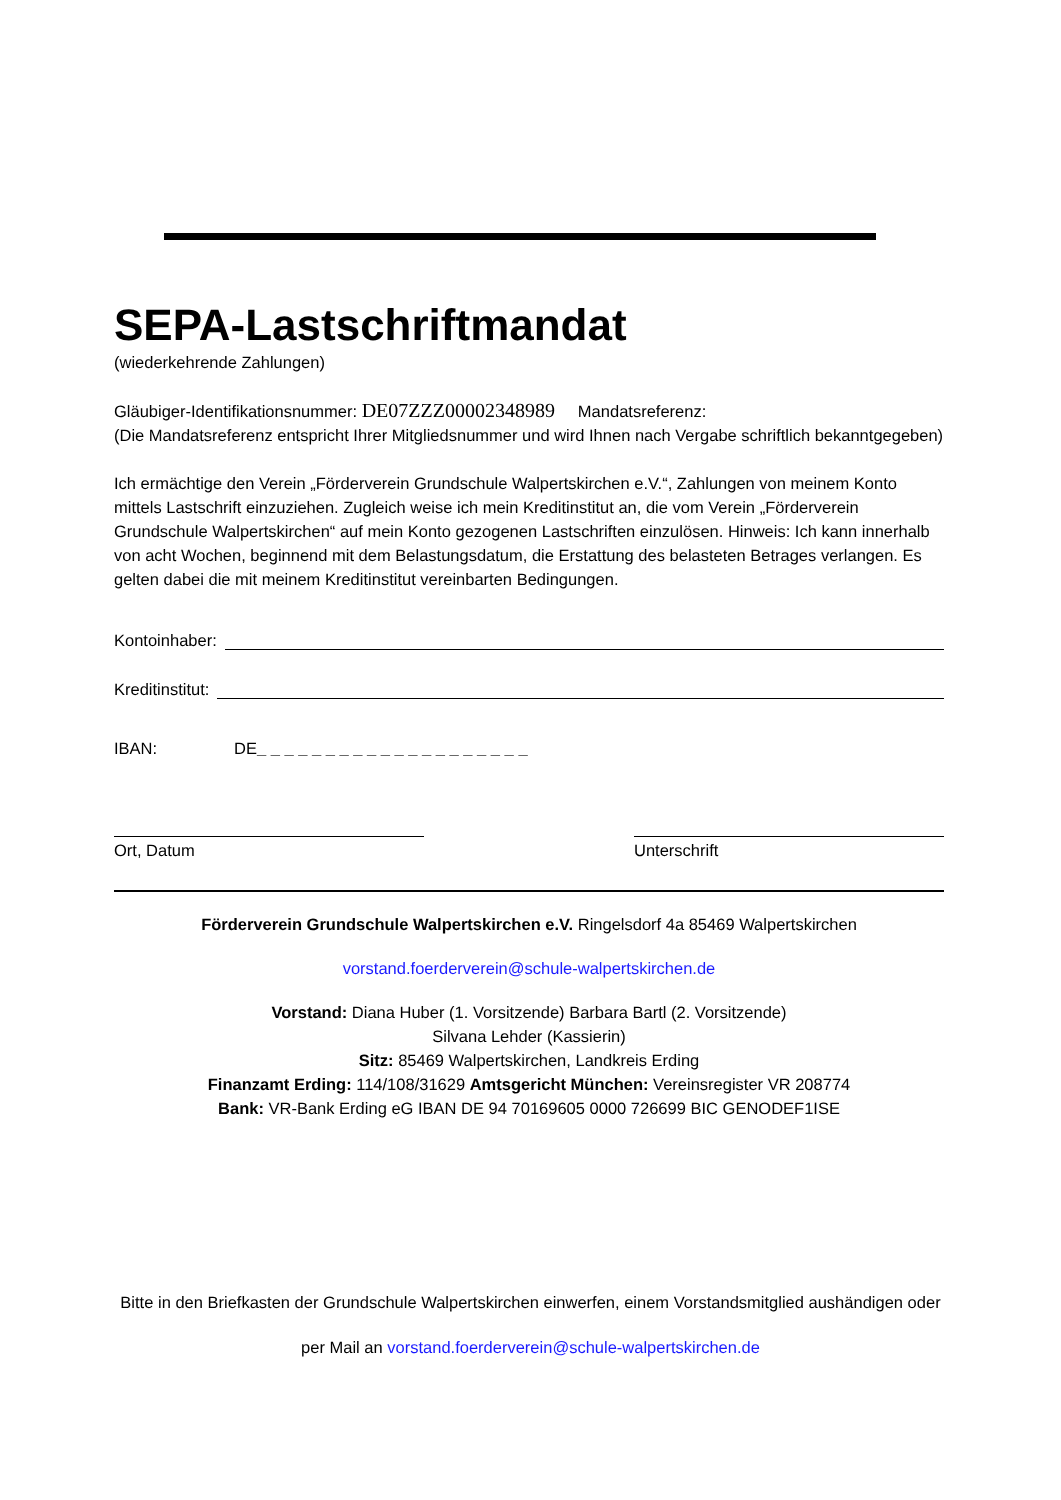SEPA-Lastschriftmandat
(wiederkehrende Zahlungen)
Gläubiger-Identifikationsnummer: DE07ZZZ00002348989 Mandatsreferenz:
(Die Mandatsreferenz entspricht Ihrer Mitgliedsnummer und wird Ihnen nach Vergabe schriftlich bekanntgegeben)
Ich ermächtige den Verein „Förderverein Grundschule Walpertskirchen e.V.“, Zahlungen von meinem Konto mittels Lastschrift einzuziehen. Zugleich weise ich mein Kreditinstitut an, die vom Verein „Förderverein Grundschule Walpertskirchen“ auf mein Konto gezogenen Lastschriften einzulösen. Hinweis: Ich kann innerhalb von acht Wochen, beginnend mit dem Belastungsdatum, die Erstattung des belasteten Betrages verlangen. Es gelten dabei die mit meinem Kreditinstitut vereinbarten Bedingungen.
Kontoinhaber:
Kreditinstitut:
IBAN: DE _ _ _ _ _ _ _ _ _ _ _ _ _ _ _ _ _ _ _ _
Ort, Datum Unterschrift
Förderverein Grundschule Walpertskirchen e.V. Ringelsdorf 4a 85469 Walpertskirchen
vorstand.foerderverein@schule-walpertskirchen.de
Vorstand: Diana Huber (1. Vorsitzende) Barbara Bartl (2. Vorsitzende)
Silvana Lehder (Kassierin)
Sitz: 85469 Walpertskirchen, Landkreis Erding
Finanzamt Erding: 114/108/31629 Amtsgericht München: Vereinsregister VR 208774
Bank: VR-Bank Erding eG IBAN DE 94 70169605 0000 726699 BIC GENODEF1ISE
Bitte in den Briefkasten der Grundschule Walpertskirchen einwerfen, einem Vorstandsmitglied aushändigen oder
per Mail an vorstand.foerderverein@schule-walpertskirchen.de